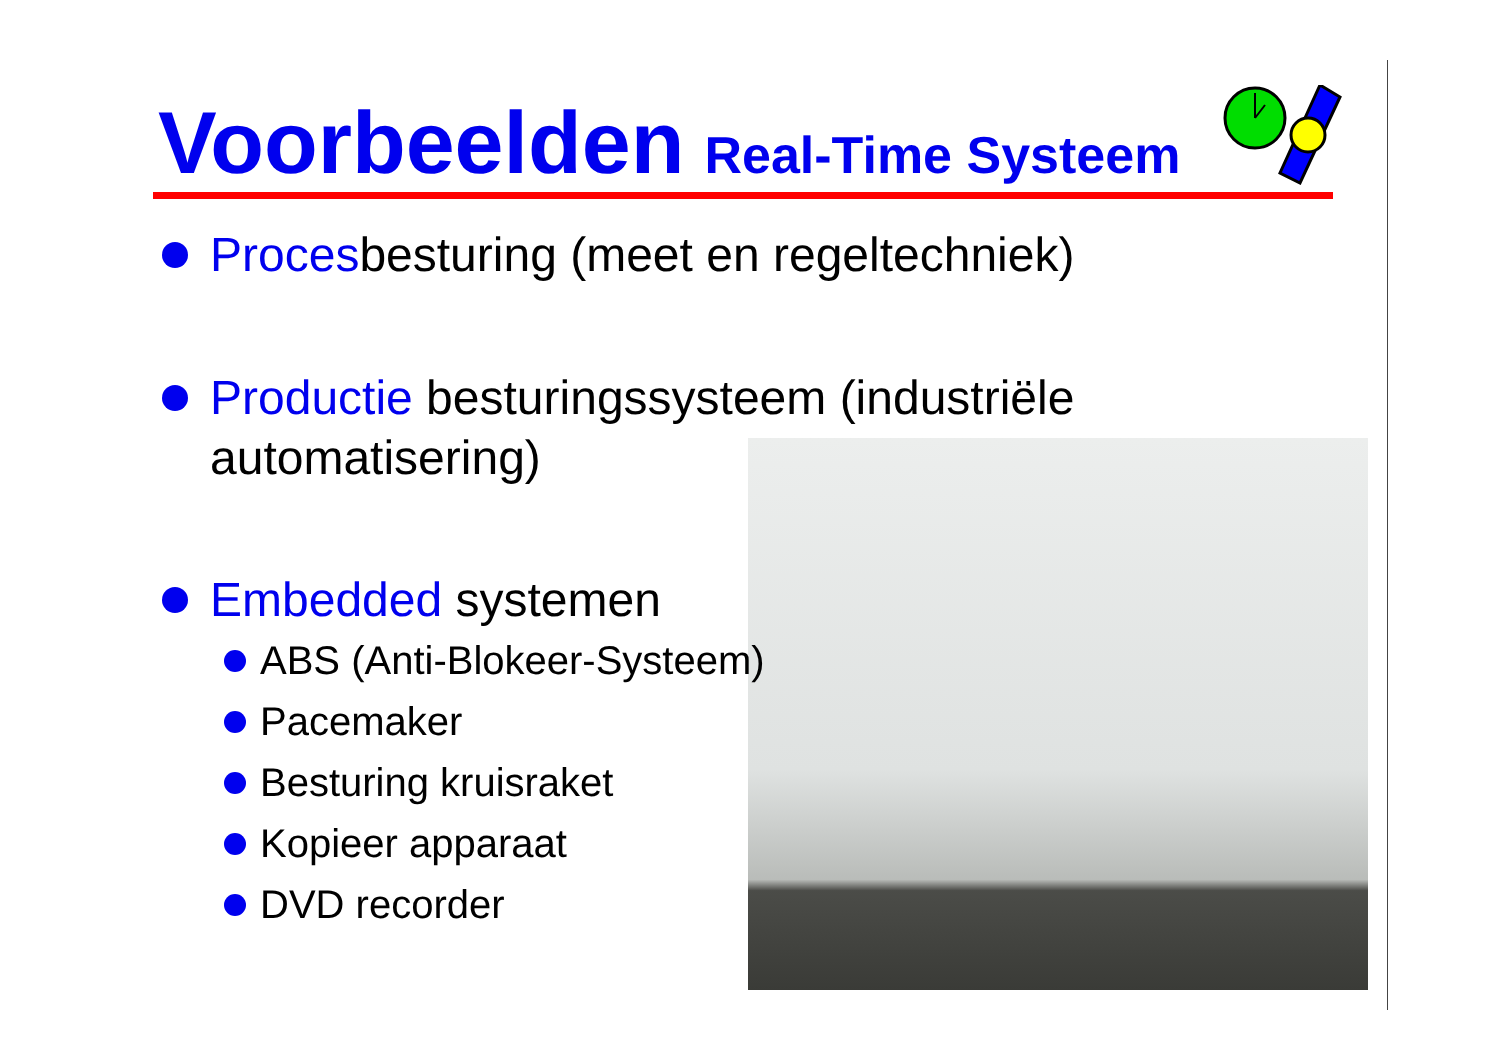Voorbeelden Real-Time Systeem
Procesbesturing (meet en regeltechniek)
Productie besturingssysteem (industriële
automatisering)
Embedded systemen
ABS (Anti-Blokeer-Systeem)
Pacemaker
Besturing kruisraket
Kopieer apparaat
DVD recorder